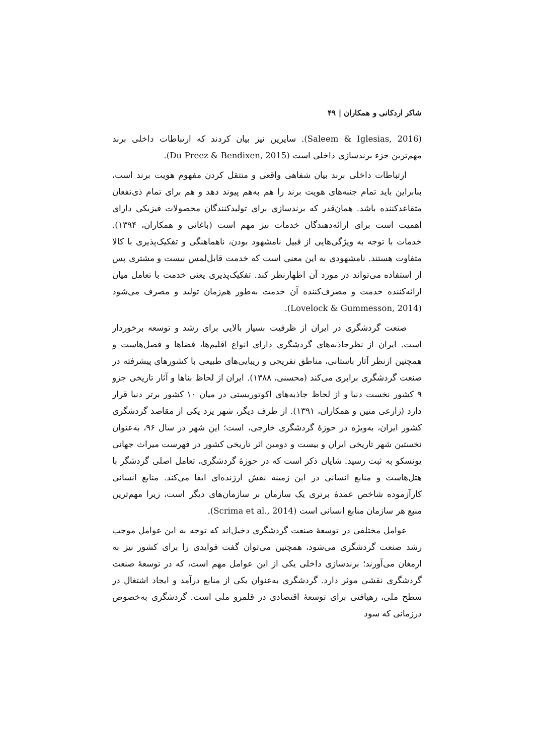شاکر اردکانی و همکاران | ۴۹
(Saleem & Iglesias, 2016). سایرین نیز بیان کردند که ارتباطات داخلی برند مهم‌ترین جزء برندسازی داخلی است (Du Preez & Bendixen, 2015).
ارتباطات داخلی برند بیان شفاهی واقعی و منتقل کردن مفهوم هویت برند است، بنابراین باید تمام جنبه‌های هویت برند را هم به‌هم پیوند دهد و هم برای تمام ذی‌نفعان متقاعدکننده باشد. همان‌قدر که برندسازی برای تولیدکنندگان محصولات فیزیکی دارای اهمیت است برای ارائه‌دهندگان خدمات نیز مهم است (باغانی و همکاران، ۱۳۹۴). خدمات با توجه به ویژگی‌هایی از قبیل نامشهود بودن، ناهماهنگی و تفکیک‌پذیری با کالا متفاوت هستند. نامشهودی به این معنی است که خدمت قابل‌لمس نیست و مشتری پس از استفاده می‌تواند در مورد آن اظهارنظر کند. تفکیک‌پذیری یعنی خدمت با تعامل میان ارائه‌کننده خدمت و مصرف‌کننده آن خدمت به‌طور هم‌زمان تولید و مصرف می‌شود (Lovelock & Gummesson, 2014).
صنعت گردشگری در ایران از ظرفیت بسیار بالایی برای رشد و توسعه برخوردار است. ایران از نظرجاذبه‌های گردشگری دارای انواع اقلیم‌ها، فضاها و فصل‌هاست و همچنین ازنظر آثار باستانی، مناطق تفریحی و زیبایی‌های طبیعی با کشورهای پیشرفته در صنعت گردشگری برابری می‌کند (محسنی، ۱۳۸۸). ایران از لحاظ بناها و آثار تاریخی جزو ۹ کشور نخست دنیا و از لحاظ جاذبه‌های اکوتوریستی در میان ۱۰ کشور برتر دنیا قرار دارد (زارعی متین و همکاران، ۱۳۹۱). از طرف دیگر، شهر یزد یکی از مقاصد گردشگری کشور ایران، به‌ویژه در حوزهٔ گردشگری خارجی، است؛ این شهر در سال ۹۶، به‌عنوان نخستین شهر تاریخی ایران و بیست و دومین اثر تاریخی کشور در فهرست میراث جهانی یونسکو به ثبت رسید. شایان ذکر است که در حوزهٔ گردشگری، تعامل اصلی گردشگر با هتل‌هاست و منابع انسانی در این زمینه نقش ارزنده‌ای ایفا می‌کند. منابع انسانی کارآزموده شاخص عمدهٔ برتری یک سازمان بر سازمان‌های دیگر است، زیرا مهم‌ترین منبع هر سازمان منابع انسانی است (Scrima et al., 2014).
عوامل مختلفی در توسعهٔ صنعت گردشگری دخیل‌اند که توجه به این عوامل موجب رشد صنعت گردشگری می‌شود، همچنین می‌توان گفت فوایدی را برای کشور نیز به ارمغان می‌آورند؛ برندسازی داخلی یکی از این عوامل مهم است، که در توسعهٔ صنعت گردشگری نقشی موثر دارد. گردشگری به‌عنوان یکی از منابع درآمد و ایجاد اشتغال در سطح ملی، رهیافتی برای توسعهٔ اقتصادی در قلمرو ملی است. گردشگری به‌خصوص درزمانی که سود